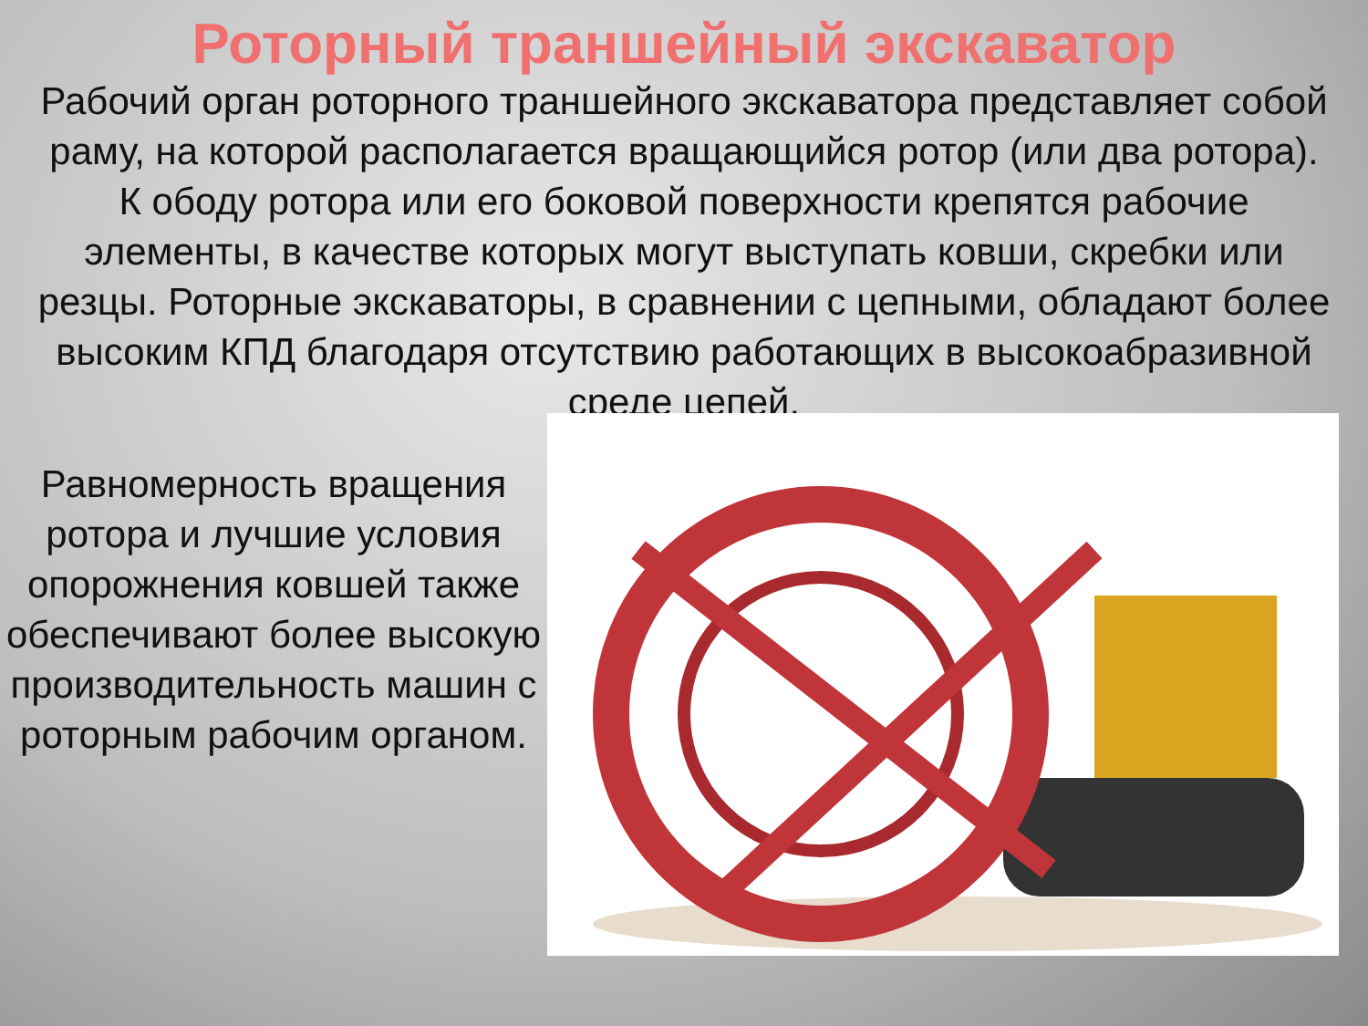Роторный траншейный экскаватор
Рабочий орган роторного траншейного экскаватора представляет собой раму, на которой располагается вращающийся ротор (или два ротора).
К ободу ротора или его боковой поверхности крепятся рабочие элементы, в качестве которых могут выступать ковши, скребки или резцы. Роторные экскаваторы, в сравнении с цепными, обладают более высоким КПД благодаря отсутствию работающих в высокоабразивной среде цепей.
Равномерность вращения ротора и лучшие условия опорожнения ковшей также обеспечивают более высокую производительность машин с роторным рабочим органом.